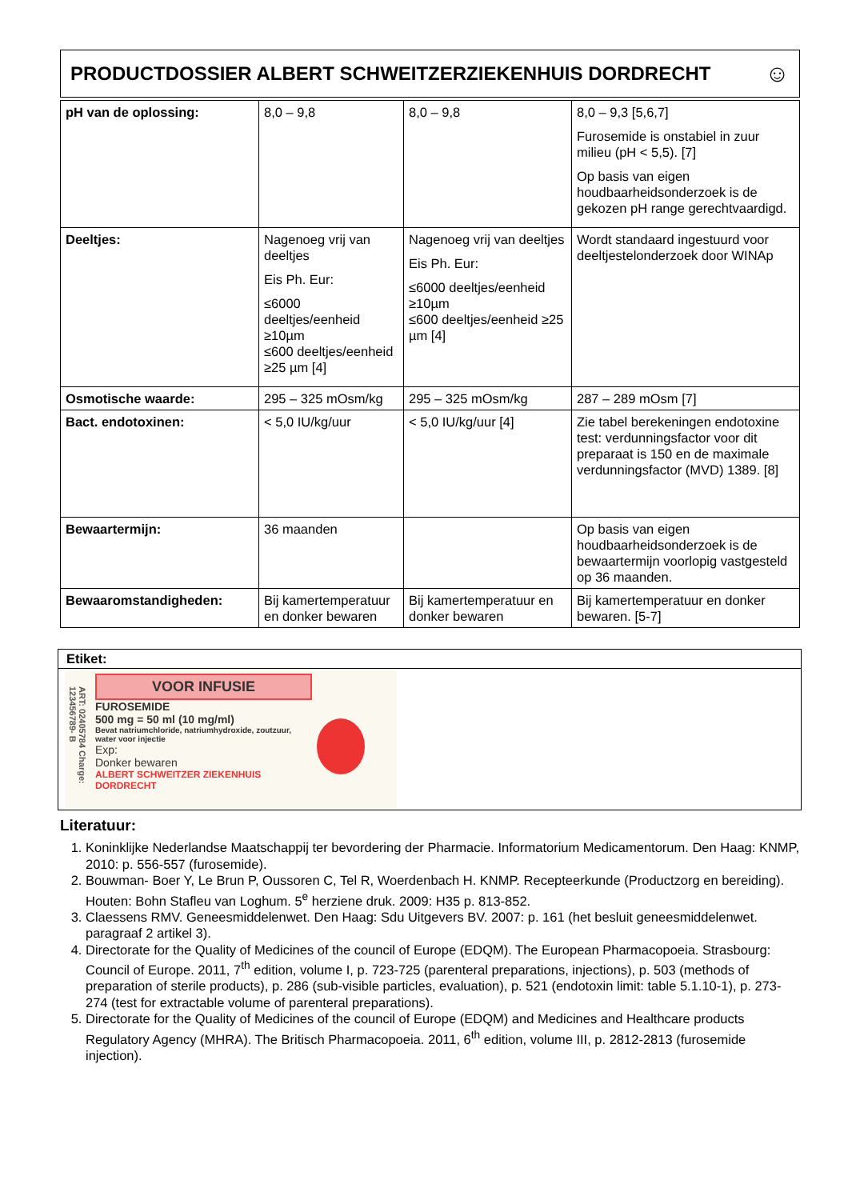PRODUCTDOSSIER ALBERT SCHWEITZERZIEKENHUIS DORDRECHT ☺
| pH van de oplossing: | 8,0 – 9,8 | 8,0 – 9,8 | 8,0 – 9,3 [5,6,7] Furosemide is onstabiel in zuur milieu (pH < 5,5). [7] Op basis van eigen houdbaarheidsonderzoek is de gekozen pH range gerechtvaardigd. |
| Deeltjes: | Nagenoeg vrij van deeltjes Eis Ph. Eur: ≤6000 deeltjes/eenheid ≥10µm ≤600 deeltjes/eenheid ≥25 µm [4] | Nagenoeg vrij van deeltjes Eis Ph. Eur: ≤6000 deeltjes/eenheid ≥10µm ≤600 deeltjes/eenheid ≥25 µm [4] | Wordt standaard ingestuurd voor deeltjestelonderzoek door WINAp |
| Osmotische waarde: | 295 – 325 mOsm/kg | 295 – 325 mOsm/kg | 287 – 289 mOsm [7] |
| Bact. endotoxinen: | < 5,0 IU/kg/uur | < 5,0 IU/kg/uur [4] | Zie tabel berekeningen endotoxine test: verdunningsfactor voor dit preparaat is 150 en de maximale verdunningsfactor (MVD) 1389. [8] |
| Bewaartermijn: | 36 maanden | | Op basis van eigen houdbaarheidsonderzoek is de bewaartermijn voorlopig vastgesteld op 36 maanden. |
| Bewaaromstandigheden: | Bij kamertemperatuur en donker bewaren | Bij kamertemperatuur en donker bewaren | Bij kamertemperatuur en donker bewaren. [5-7] |
Etiket:
ART: 02405784 Charge: 123456789- B
VOOR INFUSIE
FUROSEMIDE
500 mg = 50 ml (10 mg/ml)
Bevat natriumchloride, natriumhydroxide, zoutzuur, water voor injectie
Exp:
Donker bewaren
ALBERT SCHWEITZER ZIEKENHUIS DORDRECHT
Literatuur:
1. Koninklijke Nederlandse Maatschappij ter bevordering der Pharmacie. Informatorium Medicamentorum. Den Haag: KNMP, 2010: p. 556-557 (furosemide).
2. Bouwman- Boer Y, Le Brun P, Oussoren C, Tel R, Woerdenbach H. KNMP. Recepteerkunde (Productzorg en bereiding). Houten: Bohn Stafleu van Loghum. 5<sup>e</sup> herziene druk. 2009: H35 p. 813-852.
3. Claessens RMV. Geneesmiddelenwet. Den Haag: Sdu Uitgevers BV. 2007: p. 161 (het besluit geneesmiddelenwet. paragraaf 2 artikel 3).
4. Directorate for the Quality of Medicines of the council of Europe (EDQM). The European Pharmacopoeia. Strasbourg: Council of Europe. 2011, 7<sup>th</sup> edition, volume I, p. 723-725 (parenteral preparations, injections), p. 503 (methods of preparation of sterile products), p. 286 (sub-visible particles, evaluation), p. 521 (endotoxin limit: table 5.1.10-1), p. 273-274 (test for extractable volume of parenteral preparations).
5. Directorate for the Quality of Medicines of the council of Europe (EDQM) and Medicines and Healthcare products Regulatory Agency (MHRA). The Britisch Pharmacopoeia. 2011, 6<sup>th</sup> edition, volume III, p. 2812-2813 (furosemide injection).